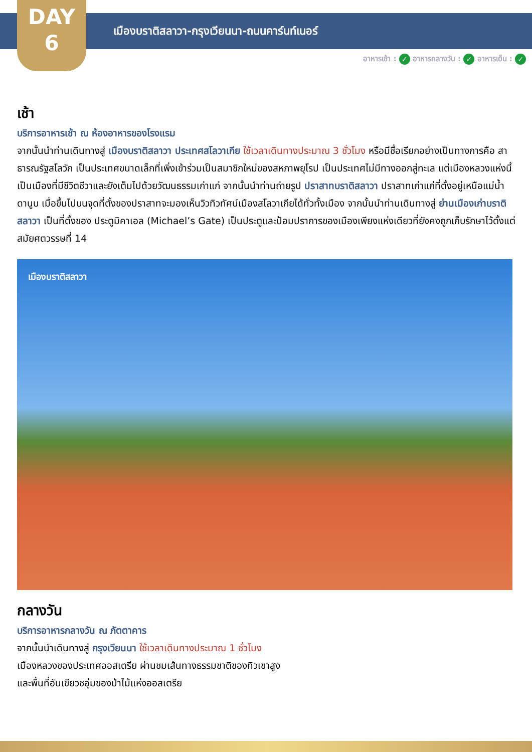DAY
6
เมืองบราติสลาวา-กรุงเวียนนา-ถนนคาร์นท์เนอร์
อาหารเช้า : ✓ อาหารกลางวัน : ✓ อาหารเย็น : ✓
เช้า
บริการอาหารเช้า ณ ห้องอาหารของโรงแรม
จากนั้นนำท่านเดินทางสู่ เมืองบราติสลาวา ประเทศสโลวาเกีย ใช้เวลาเดินทางประมาณ 3 ชั่วโมง หรือมีชื่อเรียกอย่างเป็นทางการคือ สาธารณรัฐสโลวัก เป็นประเทศขนาดเล็กที่เพิ่งเข้าร่วมเป็นสมาชิกใหม่ของสหภาพยุโรป เป็นประเทศไม่มีทางออกสู่ทะเล แต่เมืองหลวงแห่งนี้เป็นเมืองที่มีชีวิตชีวาและยังเต็มไปด้วยวัฒนธรรมเก่าแก่ จากนั้นนำท่านถ่ายรูป ปราสาทบราติสลาวา ปราสาทเก่าแก่ที่ตั้งอยู่เหนือแม่น้ำดานูบ เมื่อขึ้นไปบนจุดที่ตั้งของปราสาทจะมองเห็นวิวทิวทัศน์เมืองสโลวาเกียได้ทั่วทั้งเมือง จากนั้นนำท่านเดินทางสู่ ย่านเมืองเก่าบราติสลาวา เป็นที่ตั้งของ ประตูมิคาเอล (Michael’s Gate) เป็นประตูและป้อมปราการของเมืองเพียงแห่งเดียวที่ยังคงถูกเก็บรักษาไว้ตั้งแต่สมัยศตวรรษที่ 14
เมืองบราติสลาวา
กลางวัน
บริการอาหารกลางวัน ณ ภัตตาคาร
จากนั้นนำเดินทางสู่ กรุงเวียนนา ใช้เวลาเดินทางประมาณ 1 ชั่วโมง
เมืองหลวงของประเทศออสเตรีย ผ่านชมเส้นทางธรรมชาติของทิวเขาสูง
และพื้นที่อันเขียวชอุ่มของป่าไม้แห่งออสเตรีย